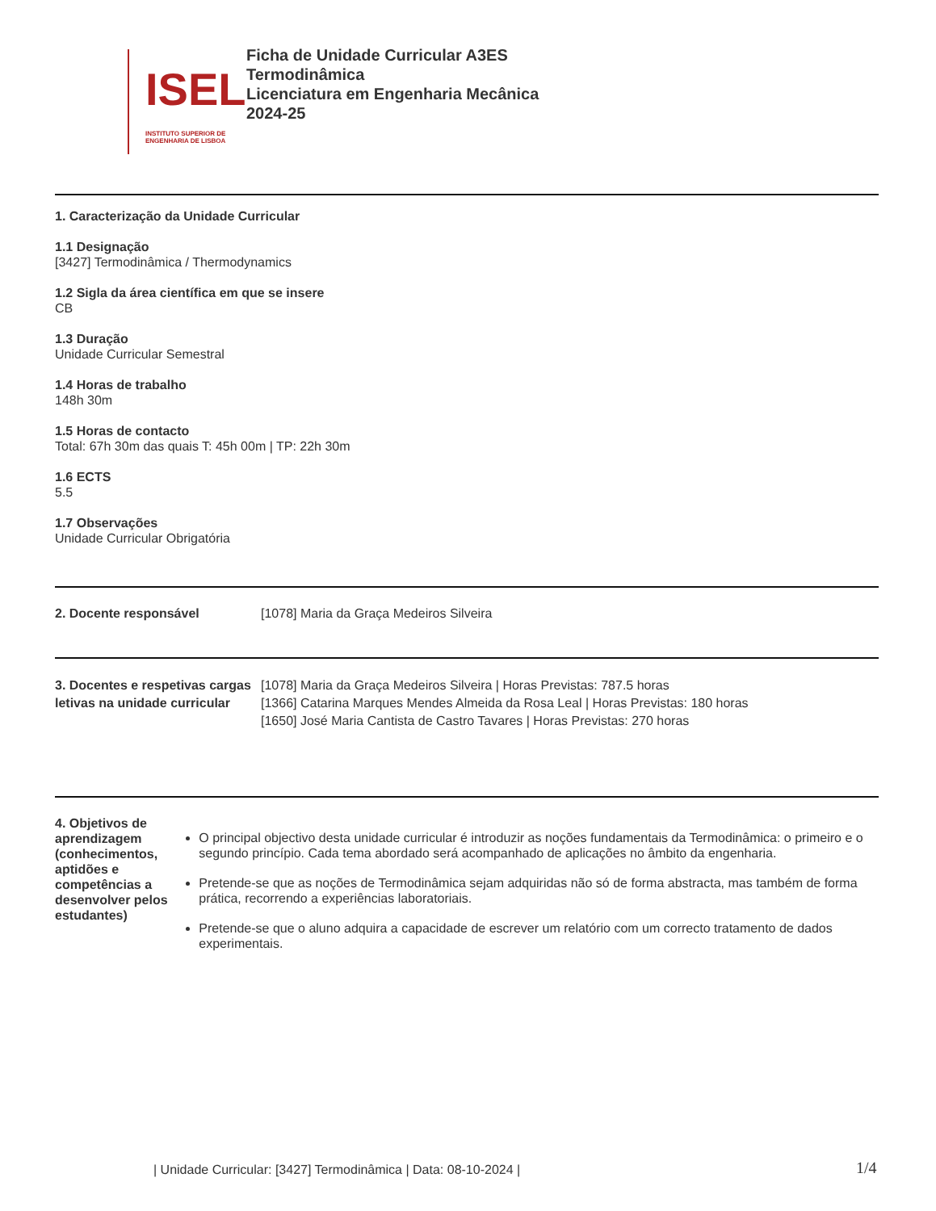ISEL
INSTITUTO SUPERIOR DE ENGENHARIA DE LISBOA
Ficha de Unidade Curricular A3ES
Termodinâmica
Licenciatura em Engenharia Mecânica
2024-25
1. Caracterização da Unidade Curricular
1.1 Designação
[3427] Termodinâmica / Thermodynamics
1.2 Sigla da área científica em que se insere
CB
1.3 Duração
Unidade Curricular Semestral
1.4 Horas de trabalho
148h 30m
1.5 Horas de contacto
Total: 67h 30m das quais T: 45h 00m | TP: 22h 30m
1.6 ECTS
5.5
1.7 Observações
Unidade Curricular Obrigatória
2. Docente responsável [1078] Maria da Graça Medeiros Silveira
3. Docentes e respetivas cargas letivas na unidade curricular
[1078] Maria da Graça Medeiros Silveira | Horas Previstas: 787.5 horas
[1366] Catarina Marques Mendes Almeida da Rosa Leal | Horas Previstas: 180 horas
[1650] José Maria Cantista de Castro Tavares | Horas Previstas: 270 horas
4. Objetivos de aprendizagem (conhecimentos, aptidões e competências a desenvolver pelos estudantes)
O principal objectivo desta unidade curricular é introduzir as noções fundamentais da Termodinâmica: o primeiro e o segundo princípio. Cada tema abordado será acompanhado de aplicações no âmbito da engenharia.
Pretende-se que as noções de Termodinâmica sejam adquiridas não só de forma abstracta, mas também de forma prática, recorrendo a experiências laboratoriais.
Pretende-se que o aluno adquira a capacidade de escrever um relatório com um correcto tratamento de dados experimentais.
| Unidade Curricular: [3427] Termodinâmica | Data: 08-10-2024 |
1/4